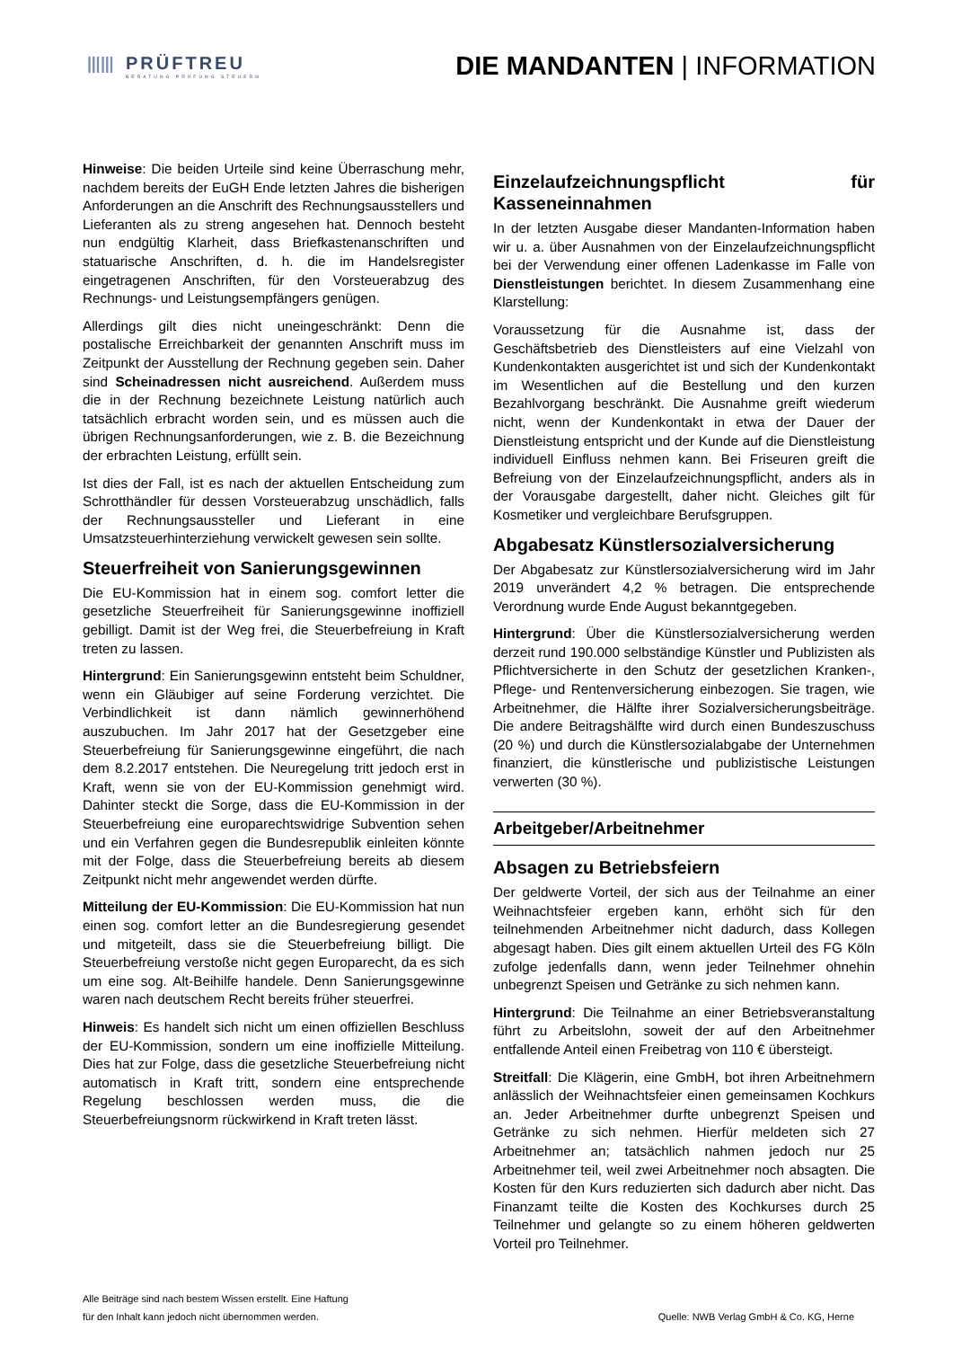ⅢⅢ
PRÜFTREU
BERATUNG PRÜFUNG STEUERN
DIE MANDANTEN | INFORMATION
Hinweise: Die beiden Urteile sind keine Überraschung mehr, nachdem bereits der EuGH Ende letzten Jahres die bisherigen Anforderungen an die Anschrift des Rechnungsausstellers und Lieferanten als zu streng angesehen hat. Dennoch besteht nun endgültig Klarheit, dass Briefkastenanschriften und statuarische Anschriften, d. h. die im Handelsregister eingetragenen Anschriften, für den Vorsteuerabzug des Rechnungs- und Leistungsempfängers genügen.
Allerdings gilt dies nicht uneingeschränkt: Denn die postalische Erreichbarkeit der genannten Anschrift muss im Zeitpunkt der Ausstellung der Rechnung gegeben sein. Daher sind Scheinadressen nicht ausreichend. Außerdem muss die in der Rechnung bezeichnete Leistung natürlich auch tatsächlich erbracht worden sein, und es müssen auch die übrigen Rechnungsanforderungen, wie z. B. die Bezeichnung der erbrachten Leistung, erfüllt sein.
Ist dies der Fall, ist es nach der aktuellen Entscheidung zum Schrotthändler für dessen Vorsteuerabzug unschädlich, falls der Rechnungsaussteller und Lieferant in eine Umsatzsteuerhinterziehung verwickelt gewesen sein sollte.
Steuerfreiheit von Sanierungsgewinnen
Die EU-Kommission hat in einem sog. comfort letter die gesetzliche Steuerfreiheit für Sanierungsgewinne inoffiziell gebilligt. Damit ist der Weg frei, die Steuerbefreiung in Kraft treten zu lassen.
Hintergrund: Ein Sanierungsgewinn entsteht beim Schuldner, wenn ein Gläubiger auf seine Forderung verzichtet. Die Verbindlichkeit ist dann nämlich gewinnerhöhend auszubuchen. Im Jahr 2017 hat der Gesetzgeber eine Steuerbefreiung für Sanierungsgewinne eingeführt, die nach dem 8.2.2017 entstehen. Die Neuregelung tritt jedoch erst in Kraft, wenn sie von der EU-Kommission genehmigt wird. Dahinter steckt die Sorge, dass die EU-Kommission in der Steuerbefreiung eine europarechtswidrige Subvention sehen und ein Verfahren gegen die Bundesrepublik einleiten könnte mit der Folge, dass die Steuerbefreiung bereits ab diesem Zeitpunkt nicht mehr angewendet werden dürfte.
Mitteilung der EU-Kommission: Die EU-Kommission hat nun einen sog. comfort letter an die Bundesregierung gesendet und mitgeteilt, dass sie die Steuerbefreiung billigt. Die Steuerbefreiung verstoße nicht gegen Europarecht, da es sich um eine sog. Alt-Beihilfe handele. Denn Sanierungsgewinne waren nach deutschem Recht bereits früher steuerfrei.
Hinweis: Es handelt sich nicht um einen offiziellen Beschluss der EU-Kommission, sondern um eine inoffizielle Mitteilung. Dies hat zur Folge, dass die gesetzliche Steuerbefreiung nicht automatisch in Kraft tritt, sondern eine entsprechende Regelung beschlossen werden muss, die die Steuerbefreiungsnorm rückwirkend in Kraft treten lässt.
Einzelaufzeichnungspflicht für Kasseneinnahmen
In der letzten Ausgabe dieser Mandanten-Information haben wir u. a. über Ausnahmen von der Einzelaufzeichnungspflicht bei der Verwendung einer offenen Ladenkasse im Falle von Dienstleistungen berichtet. In diesem Zusammenhang eine Klarstellung:
Voraussetzung für die Ausnahme ist, dass der Geschäftsbetrieb des Dienstleisters auf eine Vielzahl von Kundenkontakten ausgerichtet ist und sich der Kundenkontakt im Wesentlichen auf die Bestellung und den kurzen Bezahlvorgang beschränkt. Die Ausnahme greift wiederum nicht, wenn der Kundenkontakt in etwa der Dauer der Dienstleistung entspricht und der Kunde auf die Dienstleistung individuell Einfluss nehmen kann. Bei Friseuren greift die Befreiung von der Einzelaufzeichnungspflicht, anders als in der Vorausgabe dargestellt, daher nicht. Gleiches gilt für Kosmetiker und vergleichbare Berufsgruppen.
Abgabesatz Künstlersozialversicherung
Der Abgabesatz zur Künstlersozialversicherung wird im Jahr 2019 unverändert 4,2 % betragen. Die entsprechende Verordnung wurde Ende August bekanntgegeben.
Hintergrund: Über die Künstlersozialversicherung werden derzeit rund 190.000 selbständige Künstler und Publizisten als Pflichtversicherte in den Schutz der gesetzlichen Kranken-, Pflege- und Rentenversicherung einbezogen. Sie tragen, wie Arbeitnehmer, die Hälfte ihrer Sozialversicherungsbeiträge. Die andere Beitragshälfte wird durch einen Bundeszuschuss (20 %) und durch die Künstlersozialabgabe der Unternehmen finanziert, die künstlerische und publizistische Leistungen verwerten (30 %).
Arbeitgeber/Arbeitnehmer
Absagen zu Betriebsfeiern
Der geldwerte Vorteil, der sich aus der Teilnahme an einer Weihnachtsfeier ergeben kann, erhöht sich für den teilnehmenden Arbeitnehmer nicht dadurch, dass Kollegen abgesagt haben. Dies gilt einem aktuellen Urteil des FG Köln zufolge jedenfalls dann, wenn jeder Teilnehmer ohnehin unbegrenzt Speisen und Getränke zu sich nehmen kann.
Hintergrund: Die Teilnahme an einer Betriebsveranstaltung führt zu Arbeitslohn, soweit der auf den Arbeitnehmer entfallende Anteil einen Freibetrag von 110 € übersteigt.
Streitfall: Die Klägerin, eine GmbH, bot ihren Arbeitnehmern anlässlich der Weihnachtsfeier einen gemeinsamen Kochkurs an. Jeder Arbeitnehmer durfte unbegrenzt Speisen und Getränke zu sich nehmen. Hierfür meldeten sich 27 Arbeitnehmer an; tatsächlich nahmen jedoch nur 25 Arbeitnehmer teil, weil zwei Arbeitnehmer noch absagten. Die Kosten für den Kurs reduzierten sich dadurch aber nicht. Das Finanzamt teilte die Kosten des Kochkurses durch 25 Teilnehmer und gelangte so zu einem höheren geldwerten Vorteil pro Teilnehmer.
Alle Beiträge sind nach bestem Wissen erstellt. Eine Haftung
für den Inhalt kann jedoch nicht übernommen werden.
Quelle: NWB Verlag GmbH & Co. KG, Herne